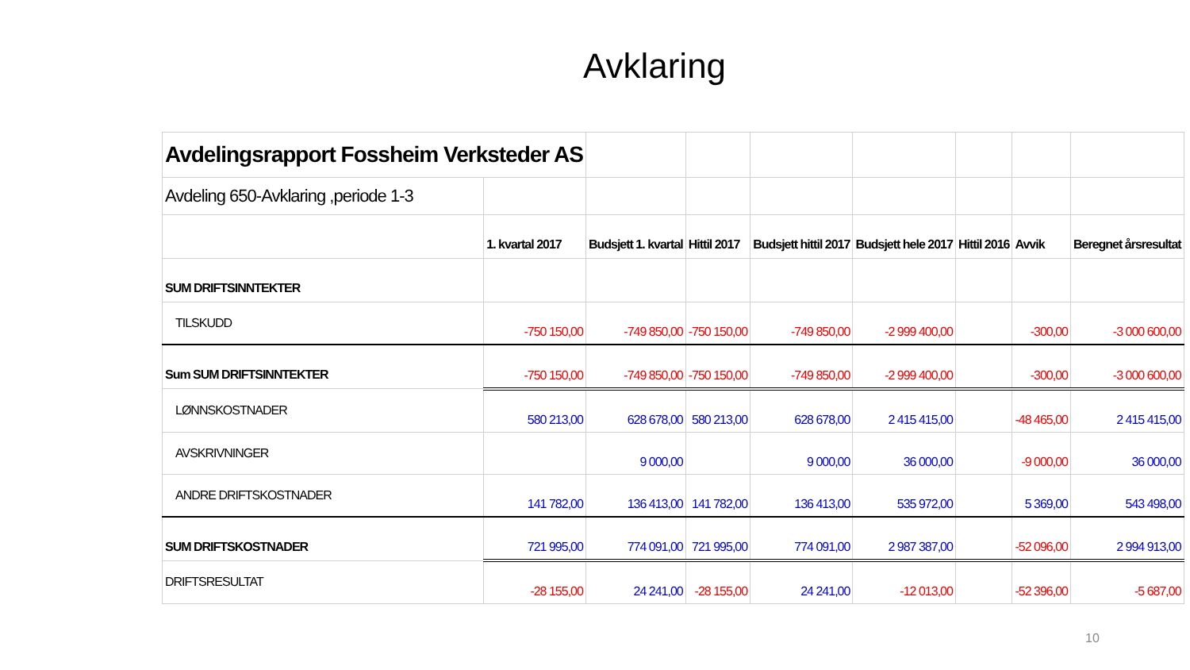Avklaring
| Avdelingsrapport Fossheim Verksteder AS | | | | | | | | |
| Avdeling 650-Avklaring ,periode 1-3 | | | | | | | | |
| | 1. kvartal 2017 | Budsjett 1. kvartal | Hittil 2017 | Budsjett hittil 2017 | Budsjett hele 2017 | Hittil 2016 | Avvik | Beregnet årsresultat |
| SUM DRIFTSINNTEKTER | | | | | | | | |
| TILSKUDD | -750 150,00 | -749 850,00 | -750 150,00 | -749 850,00 | -2 999 400,00 | | -300,00 | -3 000 600,00 |
| Sum SUM DRIFTSINNTEKTER | -750 150,00 | -749 850,00 | -750 150,00 | -749 850,00 | -2 999 400,00 | | -300,00 | -3 000 600,00 |
| LØNNSKOSTNADER | 580 213,00 | 628 678,00 | 580 213,00 | 628 678,00 | 2 415 415,00 | | -48 465,00 | 2 415 415,00 |
| AVSKRIVNINGER | | 9 000,00 | | 9 000,00 | 36 000,00 | | -9 000,00 | 36 000,00 |
| ANDRE DRIFTSKOSTNADER | 141 782,00 | 136 413,00 | 141 782,00 | 136 413,00 | 535 972,00 | | 5 369,00 | 543 498,00 |
| SUM DRIFTSKOSTNADER | 721 995,00 | 774 091,00 | 721 995,00 | 774 091,00 | 2 987 387,00 | | -52 096,00 | 2 994 913,00 |
| DRIFTSRESULTAT | -28 155,00 | 24 241,00 | -28 155,00 | 24 241,00 | -12 013,00 | | -52 396,00 | -5 687,00 |
10